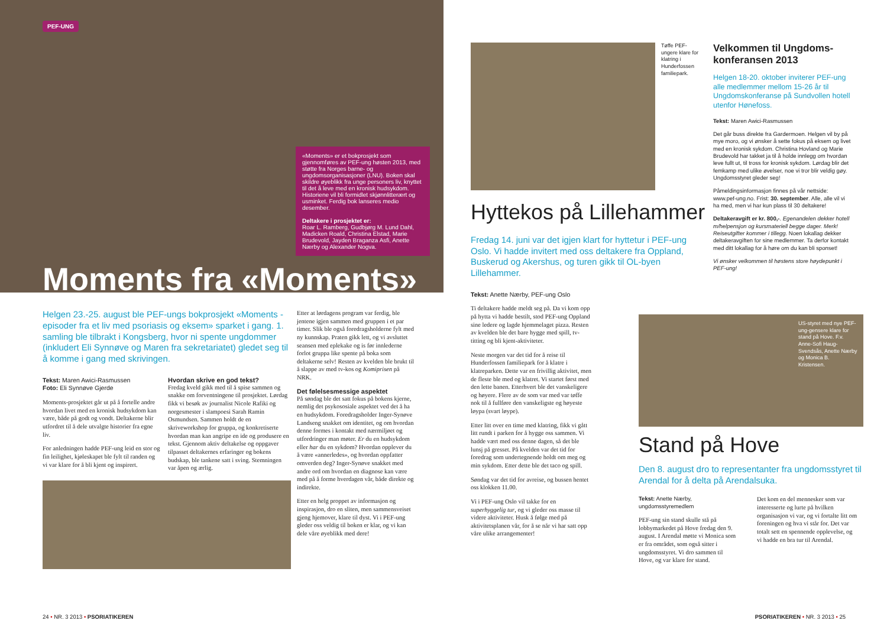PEF-UNG
«Moments» er et bokprosjekt som gjennomføres av PEF-ung høsten 2013, med støtte fra Norges barne- og ungdomsorganisasjoner (LNU). Boken skal skildre øyeblikk fra unge personers liv, knyttet til det å leve med en kronisk hudsykdom. Historiene vil bli formidlet skjønnlitterært og usminket. Ferdig bok lanseres medio desember.
Deltakere i prosjektet er:
Roar L. Ramberg, Gudbjørg M. Lund Dahl, Madicken Roald, Christina Elstad, Marie Brudevold, Jayden Braganza Asfi, Anette Nærby og Alexander Nogva.
Moments fra «Moments»
Helgen 23.-25. august ble PEF-ungs bokprosjekt «Moments - episoder fra et liv med psoriasis og eksem» sparket i gang. 1. samling ble tilbrakt i Kongsberg, hvor ni spente ungdommer (inkludert Eli Synnøve og Maren fra sekretariatet) gledet seg til å komme i gang med skrivingen.
Tekst: Maren Awici-Rasmussen
Foto: Eli Synnøve Gjerde
Moments-prosjektet går ut på å fortelle andre hvordan livet med en kronisk hudsykdom kan være, både på godt og vondt. Deltakerne blir utfordret til å dele utvalgte historier fra egne liv.
For anledningen hadde PEF-ung leid en stor og fin leilighet, kjøleskapet ble fylt til randen og vi var klare for å bli kjent og inspirert.
Hvordan skrive en god tekst?
Fredag kveld gikk med til å spise sammen og snakke om forventningene til prosjektet. Lørdag fikk vi besøk av journalist Nicole Rafiki og norgesmester i slampoesi Sarah Ramin Osmundsen. Sammen holdt de en skriveworkshop for gruppa, og konkretiserte hvordan man kan angripe en ide og produsere en tekst. Gjennom aktiv deltakelse og oppgaver tilpasset deltakernes erfaringer og bokens budskap, ble tankene satt i sving. Stemningen var åpen og ærlig.
Etter at lørdagens program var ferdig, ble jentene igjen sammen med gruppen i et par timer. Slik ble også foredragsholderne fylt med ny kunnskap. Praten gikk lett, og vi avsluttet seansen med eplekake og is før innlederne forlot gruppa like spente på boka som deltakerne selv! Resten av kvelden ble brukt til å slappe av med tv-kos og Komiprisen på NRK.
Det følelsesmessige aspektet
På søndag ble det satt fokus på bokens kjerne, nemlig det psykososiale aspektet ved det å ha en hudsykdom. Foredragsholder Inger-Synøve Landseng snakket om identitet, og om hvordan denne formes i kontakt med nærmiljøet og utfordringer man møter. Er du en hudsykdom eller har du en sykdom? Hvordan opplever du å være «annerledes», og hvordan oppfatter omverden deg? Inger-Synøve snakket med andre ord om hvordan en diagnose kan være med på å forme hverdagen vår, både direkte og indirekte.
Etter en helg proppet av informasjon og inspirasjon, dro en sliten, men sammensveiset gjeng hjemover, klare til dyst. Vi i PEF-ung gleder oss veldig til boken er klar, og vi kan dele våre øyeblikk med dere!
24 • NR. 3 2013 • PSORIATIKEREN
Tøffe PEF-ungere klare for klatring i Hunderfossen familiepark.
Hyttekos på Lillehammer
Fredag 14. juni var det igjen klart for hyttetur i PEF-ung Oslo. Vi hadde invitert med oss deltakere fra Oppland, Buskerud og Akershus, og turen gikk til OL-byen Lillehammer.
Tekst: Anette Nærby, PEF-ung Oslo
Ti deltakere hadde meldt seg på. Da vi kom opp på hytta vi hadde bestilt, stod PEF-ung Oppland sine ledere og lagde hjemmelaget pizza. Resten av kvelden ble det bare hygge med spill, tv-titting og bli kjent-aktiviteter.
Neste morgen var det tid for å reise til Hunderfossen familiepark for å klatre i klatreparken. Dette var en frivillig aktivitet, men de fleste ble med og klatret. Vi startet først med den lette banen. Etterhvert ble det vanskeligere og høyere. Flere av de som var med var tøffe nok til å fullføre den vanskeligste og høyeste løypa (svart løype).
Etter litt over en time med klatring, fikk vi gått litt rundt i parken for å hygge oss sammen. Vi hadde vært med oss denne dagen, så det ble lunsj på gresset. På kvelden var det tid for foredrag som undertegnende holdt om meg og min sykdom. Etter dette ble det taco og spill.
Søndag var det tid for avreise, og bussen hentet oss klokken 11.00.
Vi i PEF-ung Oslo vil takke for en superhyggelig tur, og vi gleder oss masse til videre aktiviteter. Husk å følge med på aktivitetsplanen vår, for å se når vi har satt opp våre ulike arrangementer!
Velkommen til Ungdoms-konferansen 2013
Helgen 18-20. oktober inviterer PEF-ung alle medlemmer mellom 15-26 år til Ungdomskonferanse på Sundvollen hotell utenfor Hønefoss.
Tekst: Maren Awici-Rasmussen
Det går buss direkte fra Gardermoen. Helgen vil by på mye moro, og vi ønsker å sette fokus på eksem og livet med en kronisk sykdom. Christina Hovland og Marie Brudevold har takket ja til å holde innlegg om hvordan leve fullt ut, til tross for kronisk sykdom. Lørdag blir det femkamp med ulike øvelser, noe vi tror blir veldig gøy. Ungdomsstyret gleder seg!
Påmeldingsinformasjon finnes på vår nettside: www.pef-ung.no. Frist: 30. september. Alle, alle vil vi ha med, men vi har kun plass til 30 deltakere!
Deltakeravgift er kr. 800,-. Egenandelen dekker hotell m/helpensjon og kursmateriell begge dager. Merk! Reiseutgifter kommer i tillegg. Noen lokallag dekker deltakeravgiften for sine medlemmer. Ta derfor kontakt med ditt lokallag for å høre om du kan bli sponset!
Vi ønsker velkommen til høstens store høydepunkt i PEF-ung!
US-styret med nye PEF-ung-gensere klare for stand på Hove. F.v. Anne-Sofi Haug-Svendsås, Anette Nærby og Monica B. Kristensen.
Stand på Hove
Den 8. august dro to representanter fra ungdomsstyret til Arendal for å delta på Arendalsuka.
Tekst: Anette Nærby, ungdomsstyremedlem
PEF-ung sin stand skulle stå på lobbymarkedet på Hove fredag den 9. august. I Arendal møtte vi Monica som er fra området, som også sitter i ungdomsstyret. Vi dro sammen til Hove, og var klare for stand.
Det kom en del mennesker som var interesserte og lurte på hvilken organisasjon vi var, og vi fortalte litt om foreningen og hva vi står for. Det var totalt sett en spennende opplevelse, og vi hadde en bra tur til Arendal.
PSORIATIKEREN • NR. 3 2013 • 25